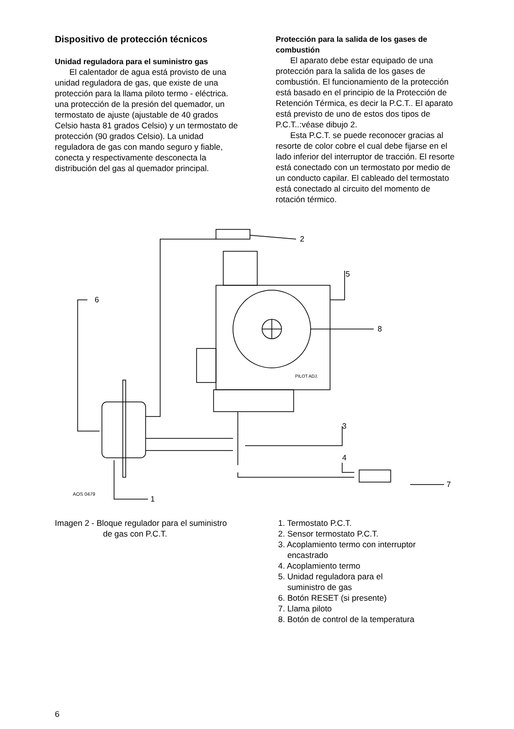Dispositivo de protección técnicos
Unidad reguladora para el suministro gas
El calentador de agua está provisto de una unidad reguladora de gas, que existe de una protección para la llama piloto termo - eléctrica. una protección de la presión del quemador, un termostato de ajuste (ajustable de 40 grados Celsio hasta 81 grados Celsio) y un termostato de protección (90 grados Celsio). La unidad reguladora de gas con mando seguro y fiable, conecta y respectivamente desconecta la distribución del gas al quemador principal.
Protección para la salida de los gases de combustión
El aparato debe estar equipado de una protección para la salida de los gases de combustión. El funcionamiento de la protección está basado en el principio de la Protección de Retención Térmica, es decir la P.C.T.. El aparato está previsto de uno de estos dos tipos de P.C.T..:véase dibujo 2.
Esta P.C.T. se puede reconocer gracias al resorte de color cobre el cual debe fijarse en el lado inferior del interruptor de tracción. El resorte está conectado con un termostato por medio de un conducto capilar. El cableado del termostato está conectado al circuito del momento de rotación térmico.
2
5
6
8
3
4
7
1
AOS 0479
PILOT ADJ.
Imagen 2 - Bloque regulador para el suministro
de gas con P.C.T.
1. Termostato P.C.T.
2. Sensor termostato P.C.T.
3. Acoplamiento termo con interruptor
encastrado
4. Acoplamiento termo
5. Unidad reguladora para el
suministro de gas
6. Botón RESET (si presente)
7. Llama piloto
8. Botón de control de la temperatura
6